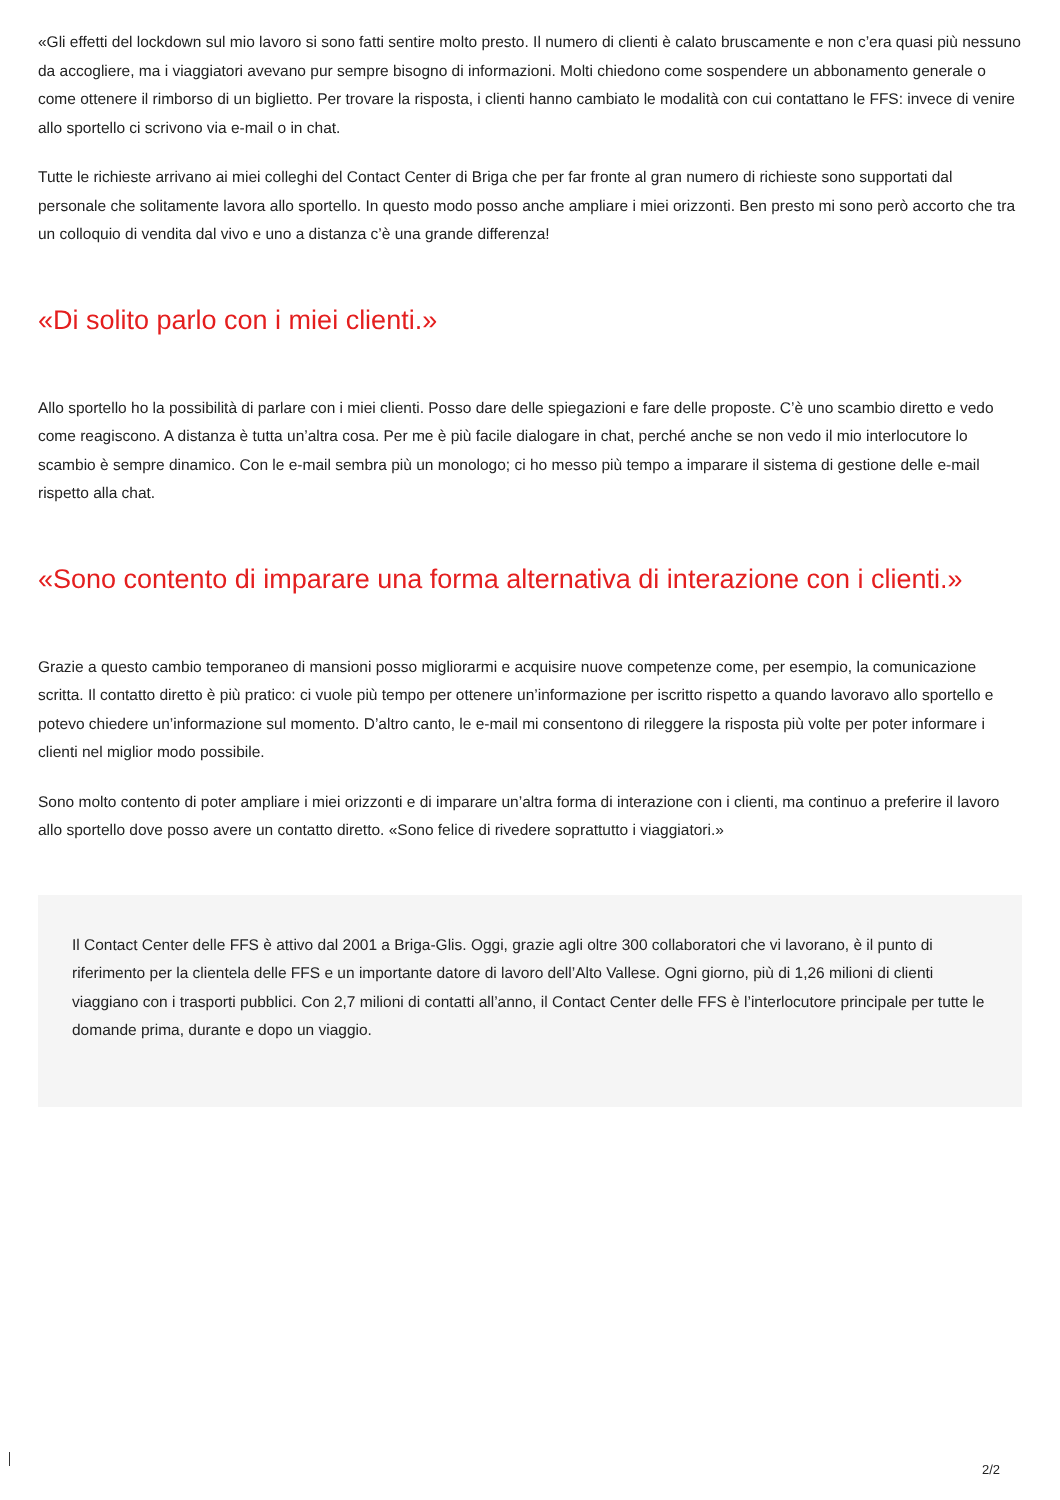«Gli effetti del lockdown sul mio lavoro si sono fatti sentire molto presto. Il numero di clienti è calato bruscamente e non c’era quasi più nessuno da accogliere, ma i viaggiatori avevano pur sempre bisogno di informazioni. Molti chiedono come sospendere un abbonamento generale o come ottenere il rimborso di un biglietto. Per trovare la risposta, i clienti hanno cambiato le modalità con cui contattano le FFS: invece di venire allo sportello ci scrivono via e-mail o in chat.
Tutte le richieste arrivano ai miei colleghi del Contact Center di Briga che per far fronte al gran numero di richieste sono supportati dal personale che solitamente lavora allo sportello. In questo modo posso anche ampliare i miei orizzonti. Ben presto mi sono però accorto che tra un colloquio di vendita dal vivo e uno a distanza c’è una grande differenza!
«Di solito parlo con i miei clienti.»
Allo sportello ho la possibilità di parlare con i miei clienti. Posso dare delle spiegazioni e fare delle proposte. C’è uno scambio diretto e vedo come reagiscono. A distanza è tutta un’altra cosa. Per me è più facile dialogare in chat, perché anche se non vedo il mio interlocutore lo scambio è sempre dinamico. Con le e-mail sembra più un monologo; ci ho messo più tempo a imparare il sistema di gestione delle e-mail rispetto alla chat.
«Sono contento di imparare una forma alternativa di interazione con i clienti.»
Grazie a questo cambio temporaneo di mansioni posso migliorarmi e acquisire nuove competenze come, per esempio, la comunicazione scritta. Il contatto diretto è più pratico: ci vuole più tempo per ottenere un’informazione per iscritto rispetto a quando lavoravo allo sportello e potevo chiedere un’informazione sul momento. D’altro canto, le e-mail mi consentono di rileggere la risposta più volte per poter informare i clienti nel miglior modo possibile.
Sono molto contento di poter ampliare i miei orizzonti e di imparare un’altra forma di interazione con i clienti, ma continuo a preferire il lavoro allo sportello dove posso avere un contatto diretto. «Sono felice di rivedere soprattutto i viaggiatori.»
Il Contact Center delle FFS è attivo dal 2001 a Briga-Glis. Oggi, grazie agli oltre 300 collaboratori che vi lavorano, è il punto di riferimento per la clientela delle FFS e un importante datore di lavoro dell’Alto Vallese. Ogni giorno, più di 1,26 milioni di clienti viaggiano con i trasporti pubblici. Con 2,7 milioni di contatti all’anno, il Contact Center delle FFS è l’interlocutore principale per tutte le domande prima, durante e dopo un viaggio.
2/2